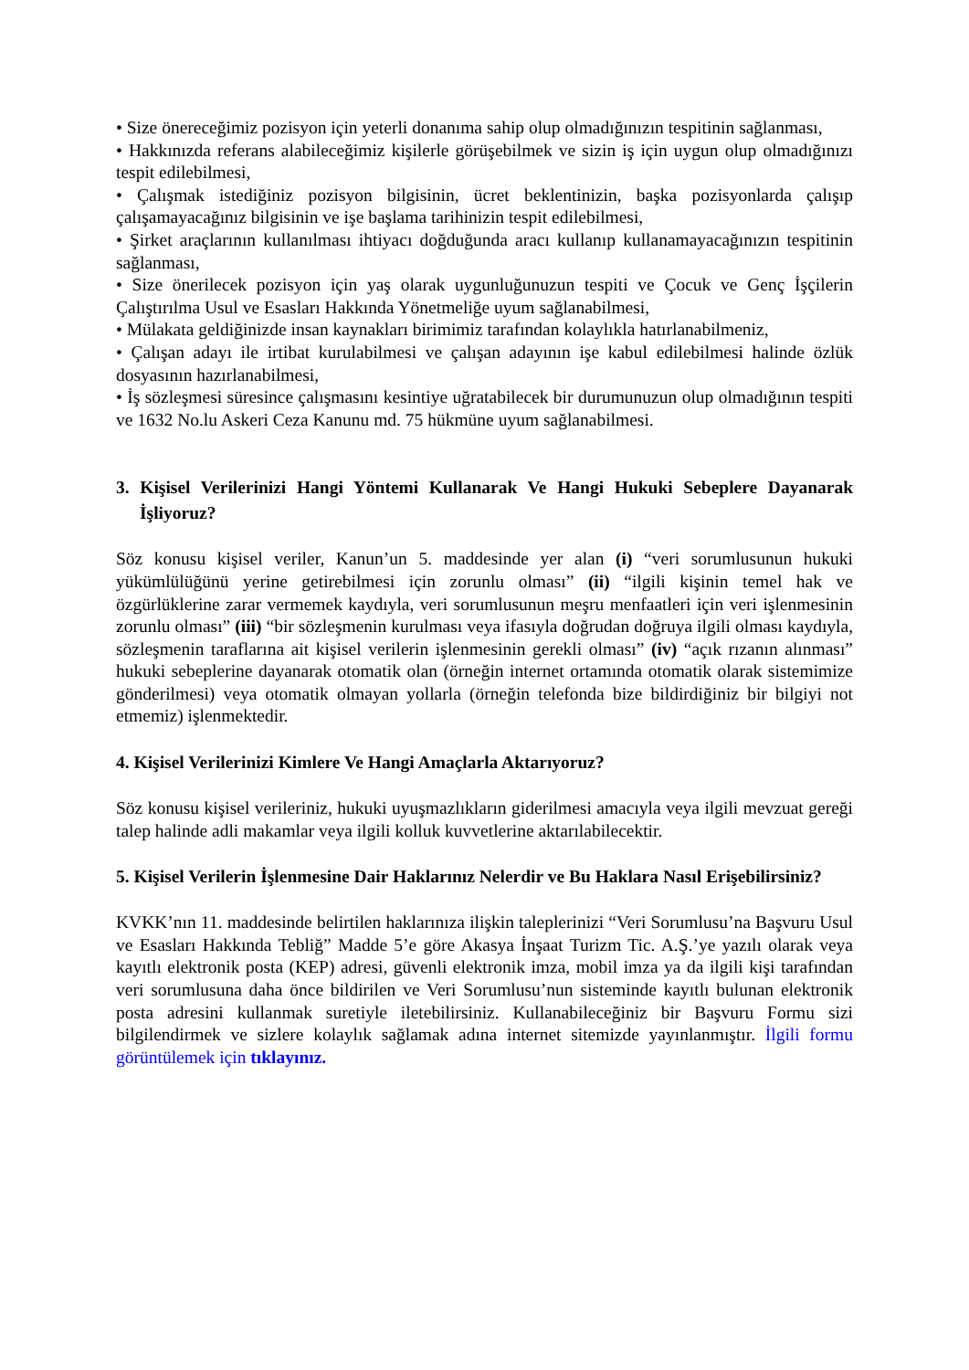• Size önereceğimiz pozisyon için yeterli donanıma sahip olup olmadığınızın tespitinin sağlanması,
• Hakkınızda referans alabileceğimiz kişilerle görüşebilmek ve sizin iş için uygun olup olmadığınızı tespit edilebilmesi,
• Çalışmak istediğiniz pozisyon bilgisinin, ücret beklentinizin, başka pozisyonlarda çalışıp çalışamayacağınız bilgisinin ve işe başlama tarihinizin tespit edilebilmesi,
• Şirket araçlarının kullanılması ihtiyacı doğduğunda aracı kullanıp kullanamayacağınızın tespitinin sağlanması,
• Size önerilecek pozisyon için yaş olarak uygunluğunuzun tespiti ve Çocuk ve Genç İşçilerin Çalıştırılma Usul ve Esasları Hakkında Yönetmeliğe uyum sağlanabilmesi,
• Mülakata geldiğinizde insan kaynakları birimimiz tarafından kolaylıkla hatırlanabilmeniz,
• Çalışan adayı ile irtibat kurulabilmesi ve çalışan adayının işe kabul edilebilmesi halinde özlük dosyasının hazırlanabilmesi,
• İş sözleşmesi süresince çalışmasını kesintiye uğratabilecek bir durumunuzun olup olmadığının tespiti ve 1632 No.lu Askeri Ceza Kanunu md. 75 hükmüne uyum sağlanabilmesi.
3. Kişisel Verilerinizi Hangi Yöntemi Kullanarak Ve Hangi Hukuki Sebeplere Dayanarak İşliyoruz?
Söz konusu kişisel veriler, Kanun’un 5. maddesinde yer alan (i) “veri sorumlusunun hukuki yükümlülüğünü yerine getirebilmesi için zorunlu olması” (ii) “ilgili kişinin temel hak ve özgürlüklerine zarar vermemek kaydıyla, veri sorumlusunun meşru menfaatleri için veri işlenmesinin zorunlu olması” (iii) “bir sözleşmenin kurulması veya ifasıyla doğrudan doğruya ilgili olması kaydıyla, sözleşmenin taraflarına ait kişisel verilerin işlenmesinin gerekli olması” (iv) “açık rızanın alınması” hukuki sebeplerine dayanarak otomatik olan (örneğin internet ortamında otomatik olarak sistemimize gönderilmesi) veya otomatik olmayan yollarla (örneğin telefonda bize bildirdiğiniz bir bilgiyi not etmemiz) işlenmektedir.
4. Kişisel Verilerinizi Kimlere Ve Hangi Amaçlarla Aktarıyoruz?
Söz konusu kişisel verileriniz, hukuki uyuşmazlıkların giderilmesi amacıyla veya ilgili mevzuat gereği talep halinde adli makamlar veya ilgili kolluk kuvvetlerine aktarılabilecektir.
5. Kişisel Verilerin İşlenmesine Dair Haklarınız Nelerdir ve Bu Haklara Nasıl Erişebilirsiniz?
KVKK’nın 11. maddesinde belirtilen haklarınıza ilişkin taleplerinizi “Veri Sorumlusu’na Başvuru Usul ve Esasları Hakkında Tebliğ” Madde 5’e göre Akasya İnşaat Turizm Tic. A.Ş.’ye yazılı olarak veya kayıtlı elektronik posta (KEP) adresi, güvenli elektronik imza, mobil imza ya da ilgili kişi tarafından veri sorumlusuna daha önce bildirilen ve Veri Sorumlusu’nun sisteminde kayıtlı bulunan elektronik posta adresini kullanmak suretiyle iletebilirsiniz. Kullanabileceğiniz bir Başvuru Formu sizi bilgilendirmek ve sizlere kolaylık sağlamak adına internet sitemizde yayınlanmıştır. İlgili formu görüntülemek için tıklayınız.